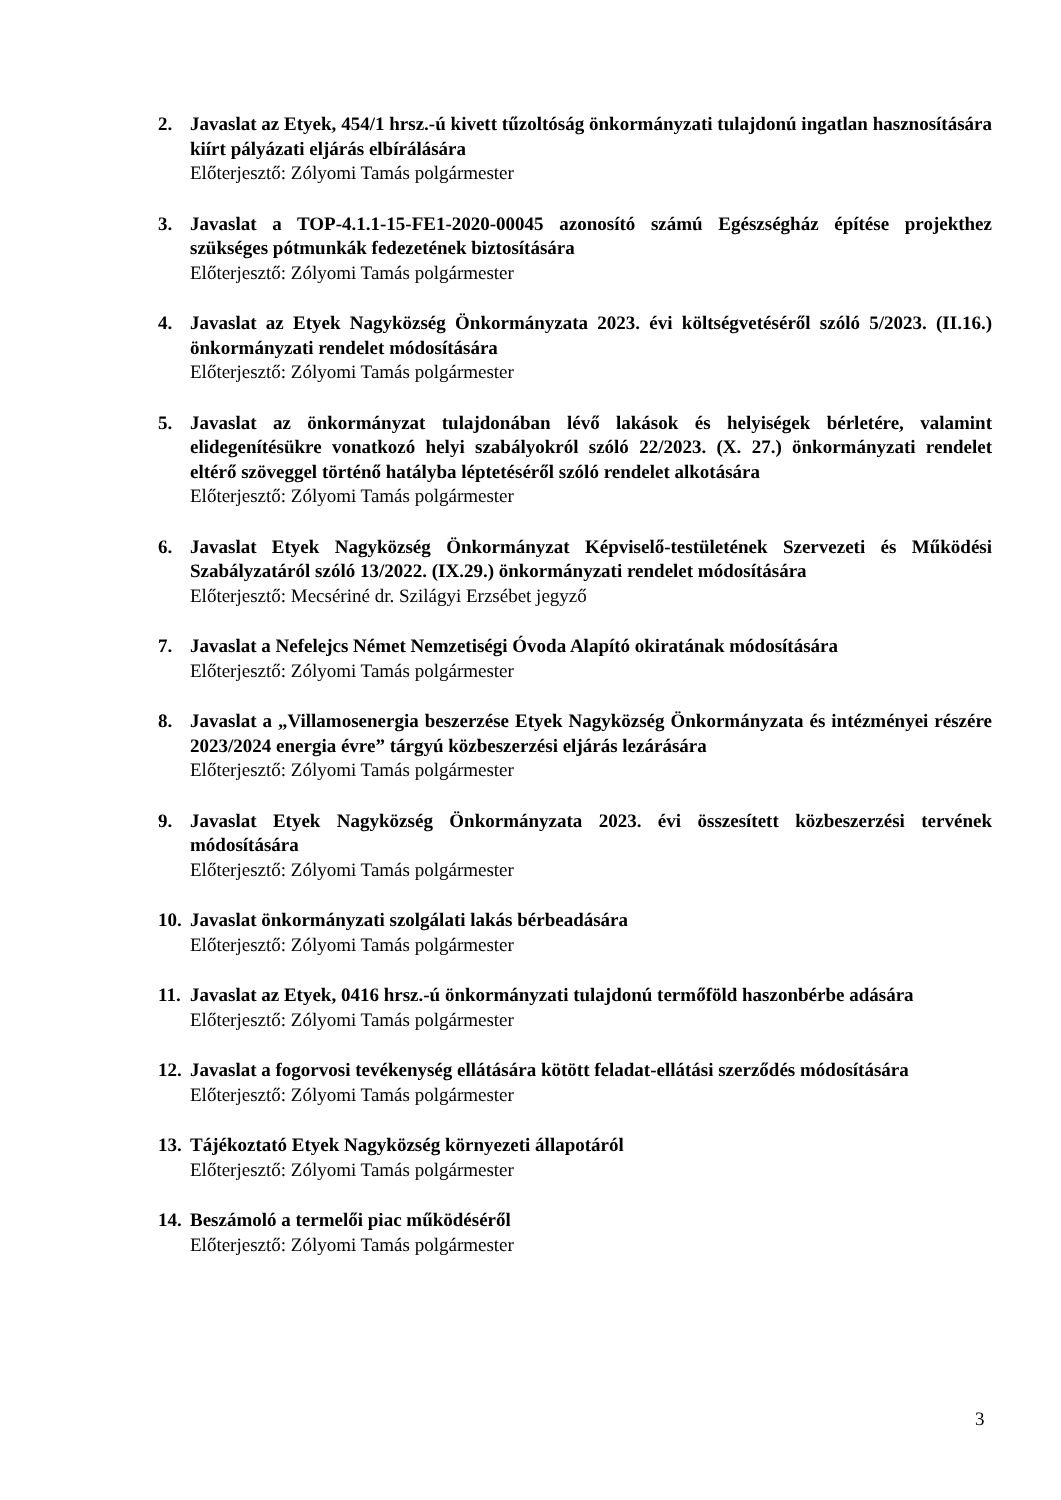2. Javaslat az Etyek, 454/1 hrsz.-ú kivett tűzoltóság önkormányzati tulajdonú ingatlan hasznosítására kiírt pályázati eljárás elbírálására
Előterjesztő: Zólyomi Tamás polgármester
3. Javaslat a TOP-4.1.1-15-FE1-2020-00045 azonosító számú Egészségház építése projekthez szükséges pótmunkák fedezetének biztosítására
Előterjesztő: Zólyomi Tamás polgármester
4. Javaslat az Etyek Nagyközség Önkormányzata 2023. évi költségvetéséről szóló 5/2023. (II.16.) önkormányzati rendelet módosítására
Előterjesztő: Zólyomi Tamás polgármester
5. Javaslat az önkormányzat tulajdonában lévő lakások és helyiségek bérletére, valamint elidegenítésükre vonatkozó helyi szabályokról szóló 22/2023. (X. 27.) önkormányzati rendelet eltérő szöveggel történő hatályba léptetéséről szóló rendelet alkotására
Előterjesztő: Zólyomi Tamás polgármester
6. Javaslat Etyek Nagyközség Önkormányzat Képviselő-testületének Szervezeti és Működési Szabályzatáról szóló 13/2022. (IX.29.) önkormányzati rendelet módosítására
Előterjesztő: Mecsériné dr. Szilágyi Erzsébet jegyző
7. Javaslat a Nefelejcs Német Nemzetiségi Óvoda Alapító okiratának módosítására
Előterjesztő: Zólyomi Tamás polgármester
8. Javaslat a „Villamosenergia beszerzése Etyek Nagyközség Önkormányzata és intézményei részére 2023/2024 energia évre” tárgyú közbeszerzési eljárás lezárására
Előterjesztő: Zólyomi Tamás polgármester
9. Javaslat Etyek Nagyközség Önkormányzata 2023. évi összesített közbeszerzési tervének módosítására
Előterjesztő: Zólyomi Tamás polgármester
10.
Javaslat önkormányzati szolgálati lakás bérbeadására
Előterjesztő: Zólyomi Tamás polgármester
11.
Javaslat az Etyek, 0416 hrsz.-ú önkormányzati tulajdonú termőföld haszonbérbe adására
Előterjesztő: Zólyomi Tamás polgármester
12.
Javaslat a fogorvosi tevékenység ellátására kötött feladat-ellátási szerződés módosítására
Előterjesztő: Zólyomi Tamás polgármester
13.
Tájékoztató Etyek Nagyközség környezeti állapotáról
Előterjesztő: Zólyomi Tamás polgármester
14.
Beszámoló a termelői piac működéséről
Előterjesztő: Zólyomi Tamás polgármester
3